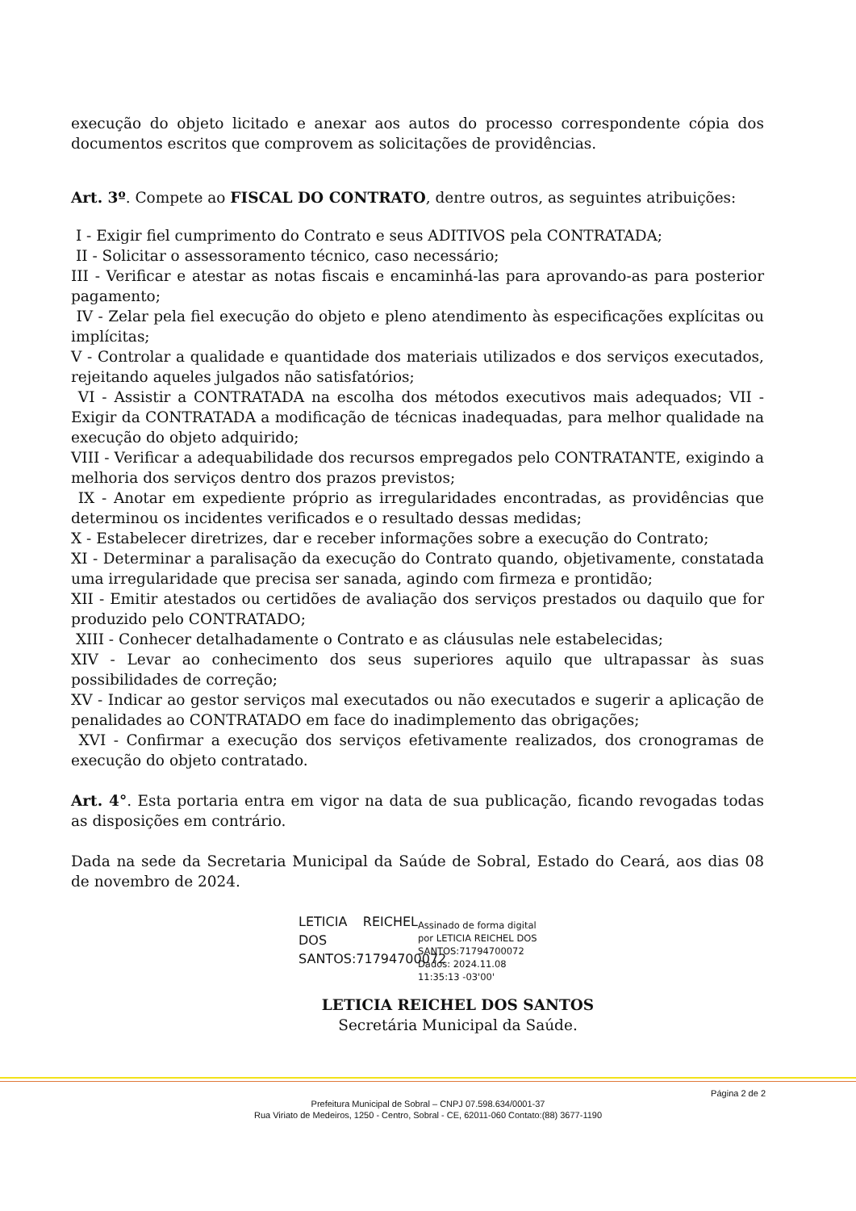execução do objeto licitado e anexar aos autos do processo correspondente cópia dos documentos escritos que comprovem as solicitações de providências.
Art. 3º. Compete ao FISCAL DO CONTRATO, dentre outros, as seguintes atribuições:
I - Exigir fiel cumprimento do Contrato e seus ADITIVOS pela CONTRATADA;
II - Solicitar o assessoramento técnico, caso necessário;
III - Verificar e atestar as notas fiscais e encaminhá-las para aprovando-as para posterior pagamento;
IV - Zelar pela fiel execução do objeto e pleno atendimento às especificações explícitas ou implícitas;
V - Controlar a qualidade e quantidade dos materiais utilizados e dos serviços executados, rejeitando aqueles julgados não satisfatórios;
VI - Assistir a CONTRATADA na escolha dos métodos executivos mais adequados; VII - Exigir da CONTRATADA a modificação de técnicas inadequadas, para melhor qualidade na execução do objeto adquirido;
VIII - Verificar a adequabilidade dos recursos empregados pelo CONTRATANTE, exigindo a melhoria dos serviços dentro dos prazos previstos;
IX - Anotar em expediente próprio as irregularidades encontradas, as providências que determinou os incidentes verificados e o resultado dessas medidas;
X - Estabelecer diretrizes, dar e receber informações sobre a execução do Contrato;
XI - Determinar a paralisação da execução do Contrato quando, objetivamente, constatada uma irregularidade que precisa ser sanada, agindo com firmeza e prontidão;
XII - Emitir atestados ou certidões de avaliação dos serviços prestados ou daquilo que for produzido pelo CONTRATADO;
XIII - Conhecer detalhadamente o Contrato e as cláusulas nele estabelecidas;
XIV - Levar ao conhecimento dos seus superiores aquilo que ultrapassar às suas possibilidades de correção;
XV - Indicar ao gestor serviços mal executados ou não executados e sugerir a aplicação de penalidades ao CONTRATADO em face do inadimplemento das obrigações;
XVI - Confirmar a execução dos serviços efetivamente realizados, dos cronogramas de execução do objeto contratado.
Art. 4°. Esta portaria entra em vigor na data de sua publicação, ficando revogadas todas as disposições em contrário.
Dada na sede da Secretaria Municipal da Saúde de Sobral, Estado do Ceará, aos dias 08 de novembro de 2024.
LETICIA REICHEL DOS SANTOS:71794700072
Assinado de forma digital
por LETICIA REICHEL DOS
SANTOS:71794700072
Dados: 2024.11.08
11:35:13 -03'00'
LETICIA REICHEL DOS SANTOS
Secretária Municipal da Saúde.
Página 2 de 2
Prefeitura Municipal de Sobral – CNPJ 07.598.634/0001-37
Rua Viriato de Medeiros, 1250 - Centro, Sobral - CE, 62011-060 Contato:(88) 3677-1190